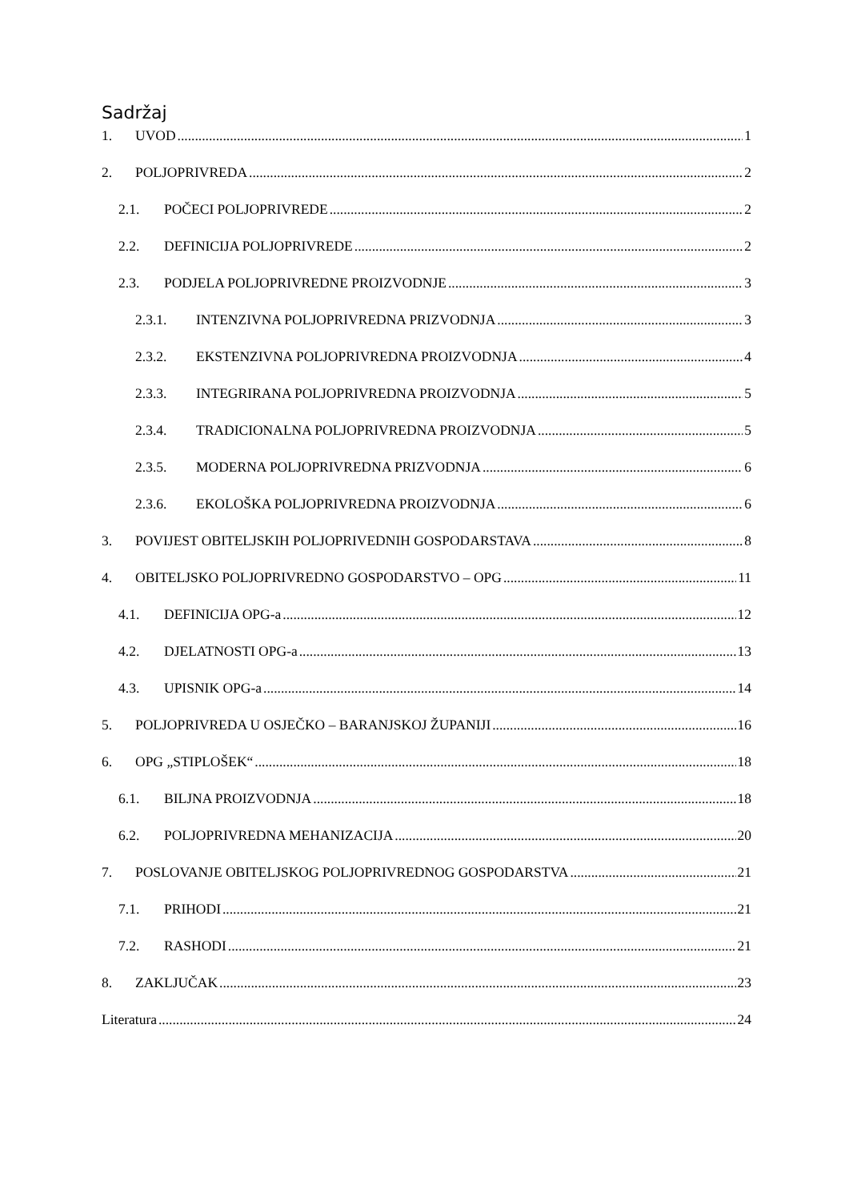Sadržaj
1. UVOD 1
2. POLJOPRIVREDA 2
2.1. POČECI POLJOPRIVREDE 2
2.2. DEFINICIJA POLJOPRIVREDE 2
2.3. PODJELA POLJOPRIVREDNE PROIZVODNJE 3
2.3.1. INTENZIVNA POLJOPRIVREDNA PRIZVODNJA 3
2.3.2. EKSTENZIVNA POLJOPRIVREDNA PROIZVODNJA 4
2.3.3. INTEGRIRANA POLJOPRIVREDNA PROIZVODNJA 5
2.3.4. TRADICIONALNA POLJOPRIVREDNA PROIZVODNJA 5
2.3.5. MODERNA POLJOPRIVREDNA PRIZVODNJA 6
2.3.6. EKOLOŠKA POLJOPRIVREDNA PROIZVODNJA 6
3. POVIJEST OBITELJSKIH POLJOPRIVEDNIH GOSPODARSTAVA 8
4. OBITELJSKO POLJOPRIVREDNO GOSPODARSTVO – OPG 11
4.1. DEFINICIJA OPG-a 12
4.2. DJELATNOSTI OPG-a 13
4.3. UPISNIK OPG-a 14
5. POLJOPRIVREDA U OSJEČKO – BARANJSKOJ ŽUPANIJI 16
6. OPG „STIPLOŠEK“ 18
6.1. BILJNA PROIZVODNJA 18
6.2. POLJOPRIVREDNA MEHANIZACIJA 20
7. POSLOVANJE OBITELJSKOG POLJOPRIVREDNOG GOSPODARSTVA 21
7.1. PRIHODI 21
7.2. RASHODI 21
8. ZAKLJUČAK 23
Literatura 24